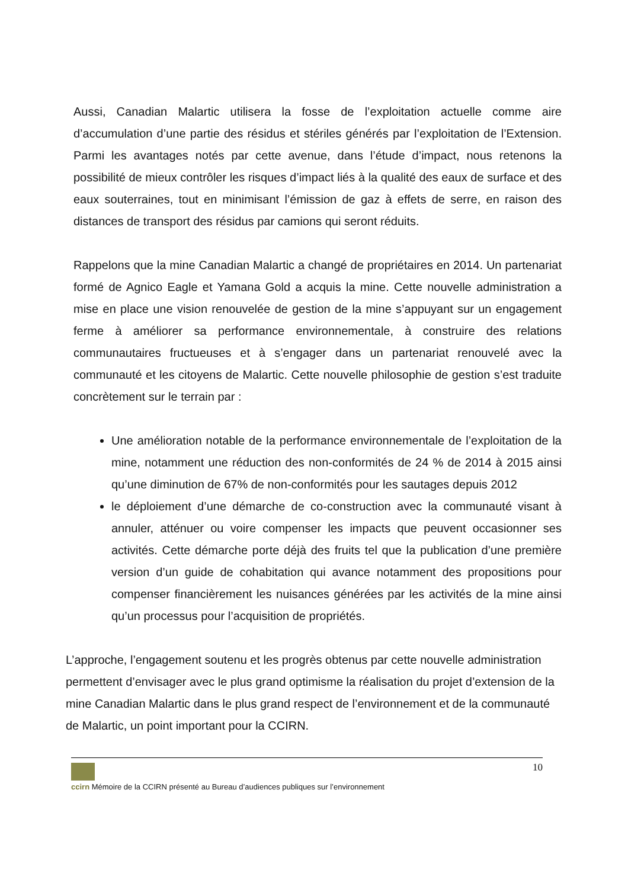Aussi, Canadian Malartic utilisera la fosse de l’exploitation actuelle comme aire d’accumulation d’une partie des résidus et stériles générés par l’exploitation de l’Extension. Parmi les avantages notés par cette avenue, dans l’étude d’impact, nous retenons la possibilité de mieux contrôler les risques d’impact liés à la qualité des eaux de surface et des eaux souterraines, tout en minimisant l’émission de gaz à effets de serre, en raison des distances de transport des résidus par camions qui seront réduits.
Rappelons que la mine Canadian Malartic a changé de propriétaires en 2014. Un partenariat formé de Agnico Eagle et Yamana Gold a acquis la mine. Cette nouvelle administration a mise en place une vision renouvelée de gestion de la mine s’appuyant sur un engagement ferme à améliorer sa performance environnementale, à construire des relations communautaires fructueuses et à s’engager dans un partenariat renouvelé avec la communauté et les citoyens de Malartic. Cette nouvelle philosophie de gestion s’est traduite concrètement sur le terrain par :
Une amélioration notable de la performance environnementale de l’exploitation de la mine, notamment une réduction des non-conformités de 24 % de 2014 à 2015 ainsi qu’une diminution de 67% de non-conformités pour les sautages depuis 2012
le déploiement d’une démarche de co-construction avec la communauté visant à annuler, atténuer ou voire compenser les impacts que peuvent occasionner ses activités. Cette démarche porte déjà des fruits tel que la publication d’une première version d’un guide de cohabitation qui avance notamment des propositions pour compenser financièrement les nuisances générées par les activités de la mine ainsi qu’un processus pour l’acquisition de propriétés.
L’approche, l’engagement soutenu et les progrès obtenus par cette nouvelle administration permettent d’envisager avec le plus grand optimisme la réalisation du projet d’extension de la mine Canadian Malartic dans le plus grand respect de l’environnement et de la communauté de Malartic, un point important pour la CCIRN.
10
ccirn Mémoire de la CCIRN présenté au Bureau d’audiences publiques sur l’environnement